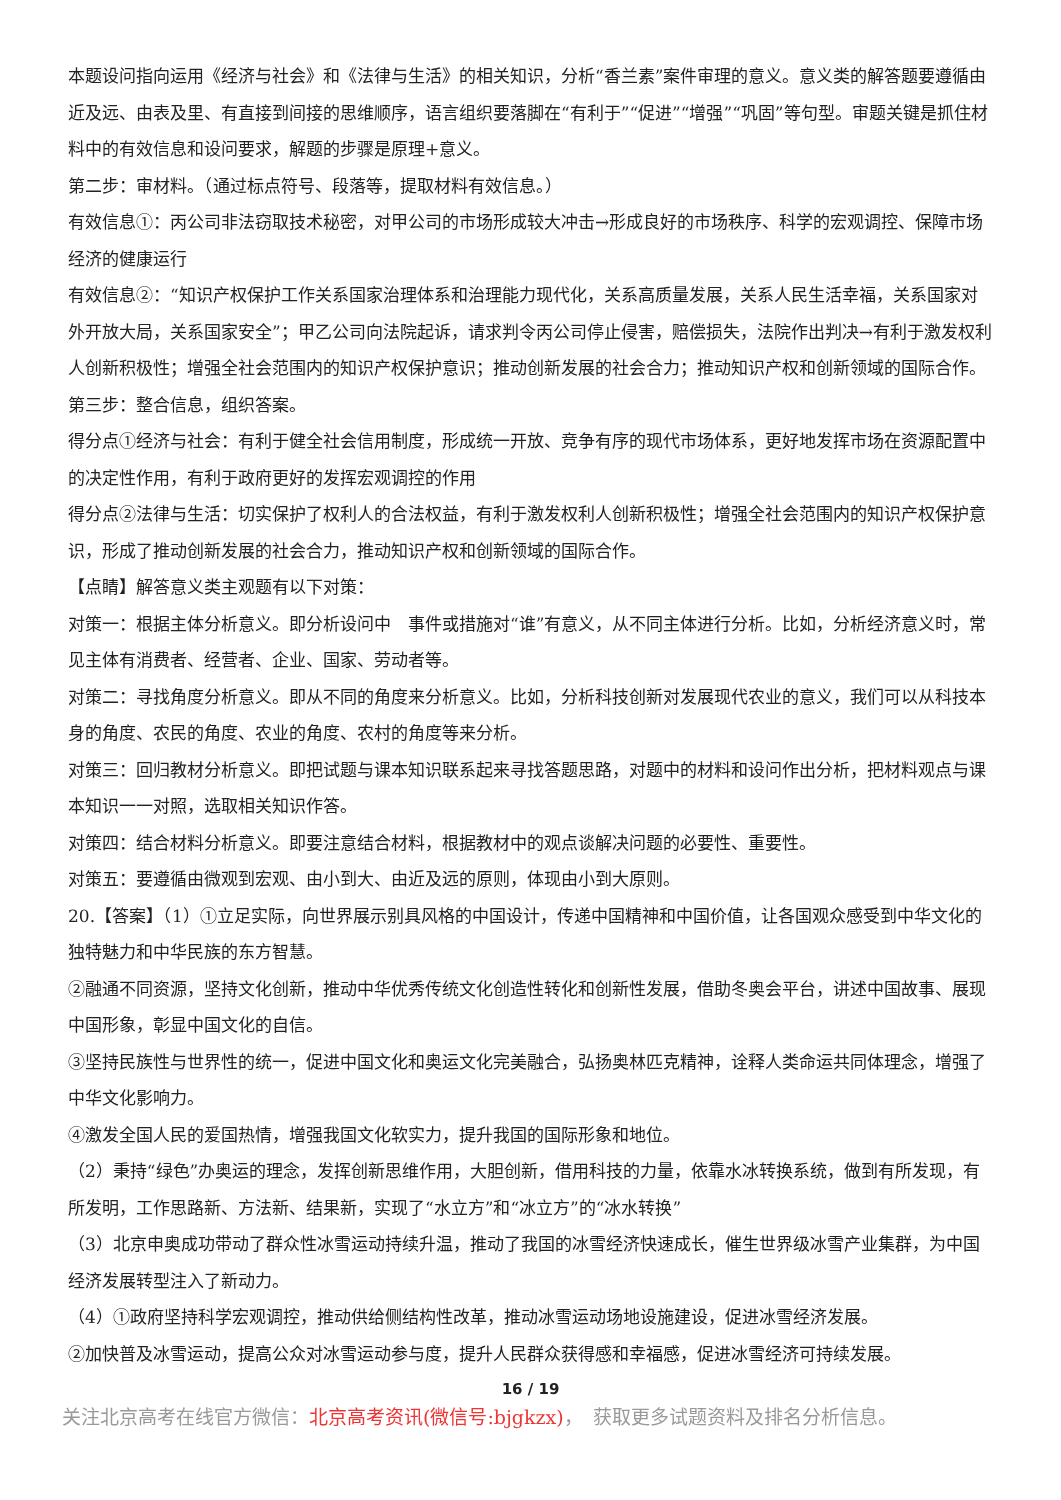本题设问指向运用《经济与社会》和《法律与生活》的相关知识，分析“香兰素”案件审理的意义。意义类的解答题要遵循由近及远、由表及里、有直接到间接的思维顺序，语言组织要落脚在“有利于”“促进”“增强”“巩固”等句型。审题关键是抓住材料中的有效信息和设问要求，解题的步骤是原理+意义。
第二步：审材料。（通过标点符号、段落等，提取材料有效信息。）
有效信息①：丙公司非法窃取技术秘密，对甲公司的市场形成较大冲击→形成良好的市场秩序、科学的宏观调控、保障市场经济的健康运行
有效信息②：“知识产权保护工作关系国家治理体系和治理能力现代化，关系高质量发展，关系人民生活幸福，关系国家对外开放大局，关系国家安全”；甲乙公司向法院起诉，请求判令丙公司停止侵害，赔偿损失，法院作出判决→有利于激发权利人创新积极性；增强全社会范围内的知识产权保护意识；推动创新发展的社会合力；推动知识产权和创新领域的国际合作。
第三步：整合信息，组织答案。
得分点①经济与社会：有利于健全社会信用制度，形成统一开放、竞争有序的现代市场体系，更好地发挥市场在资源配置中的决定性作用，有利于政府更好的发挥宏观调控的作用
得分点②法律与生活：切实保护了权利人的合法权益，有利于激发权利人创新积极性；增强全社会范围内的知识产权保护意识，形成了推动创新发展的社会合力，推动知识产权和创新领域的国际合作。
【点睛】解答意义类主观题有以下对策：
对策一：根据主体分析意义。即分析设问中　事件或措施对“谁”有意义，从不同主体进行分析。比如，分析经济意义时，常见主体有消费者、经营者、企业、国家、劳动者等。
对策二：寻找角度分析意义。即从不同的角度来分析意义。比如，分析科技创新对发展现代农业的意义，我们可以从科技本身的角度、农民的角度、农业的角度、农村的角度等来分析。
对策三：回归教材分析意义。即把试题与课本知识联系起来寻找答题思路，对题中的材料和设问作出分析，把材料观点与课本知识一一对照，选取相关知识作答。
对策四：结合材料分析意义。即要注意结合材料，根据教材中的观点谈解决问题的必要性、重要性。
对策五：要遵循由微观到宏观、由小到大、由近及远的原则，体现由小到大原则。
20.【答案】（1）①立足实际，向世界展示别具风格的中国设计，传递中国精神和中国价值，让各国观众感受到中华文化的独特魅力和中华民族的东方智慧。
②融通不同资源，坚持文化创新，推动中华优秀传统文化创造性转化和创新性发展，借助冬奥会平台，讲述中国故事、展现中国形象，彰显中国文化的自信。
③坚持民族性与世界性的统一，促进中国文化和奥运文化完美融合，弘扬奥林匹克精神，诠释人类命运共同体理念，增强了中华文化影响力。
④激发全国人民的爱国热情，增强我国文化软实力，提升我国的国际形象和地位。
（2）秉持“绿色”办奥运的理念，发挥创新思维作用，大胆创新，借用科技的力量，依靠水冰转换系统，做到有所发现，有所发明，工作思路新、方法新、结果新，实现了“水立方”和“冰立方”的“冰水转换”
（3）北京申奥成功带动了群众性冰雪运动持续升温，推动了我国的冰雪经济快速成长，催生世界级冰雪产业集群，为中国经济发展转型注入了新动力。
（4）①政府坚持科学宏观调控，推动供给侧结构性改革，推动冰雪运动场地设施建设，促进冰雪经济发展。
②加快普及冰雪运动，提高公众对冰雪运动参与度，提升人民群众获得感和幸福感，促进冰雪经济可持续发展。
16 / 19
关注北京高考在线官方微信：北京高考资讯(微信号:bjgkzx)，　获取更多试题资料及排名分析信息。